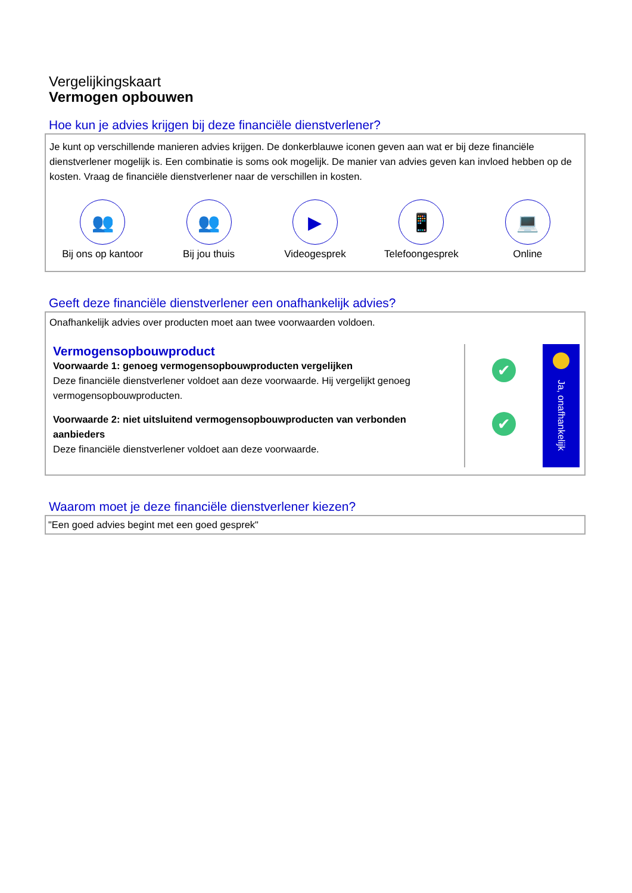Vergelijkingskaart
Vermogen opbouwen
Hoe kun je advies krijgen bij deze financiële dienstverlener?
Je kunt op verschillende manieren advies krijgen. De donkerblauwe iconen geven aan wat er bij deze financiële dienstverlener mogelijk is. Een combinatie is soms ook mogelijk. De manier van advies geven kan invloed hebben op de kosten. Vraag de financiële dienstverlener naar de verschillen in kosten.
👥
Bij ons op kantoor
👥
Bij jou thuis
▶
Videogesprek
📱
Telefoongesprek
💻
Online
Geeft deze financiële dienstverlener een onafhankelijk advies?
Onafhankelijk advies over producten moet aan twee voorwaarden voldoen.
Vermogensopbouwproduct
Voorwaarde 1: genoeg vermogensopbouwproducten vergelijken
Deze financiële dienstverlener voldoet aan deze voorwaarde. Hij vergelijkt genoeg vermogensopbouwproducten.
Voorwaarde 2: niet uitsluitend vermogensopbouwproducten van verbonden aanbieders
Deze financiële dienstverlener voldoet aan deze voorwaarde.
✔
✔
Ja, onafhankelijk
Waarom moet je deze financiële dienstverlener kiezen?
"Een goed advies begint met een goed gesprek"